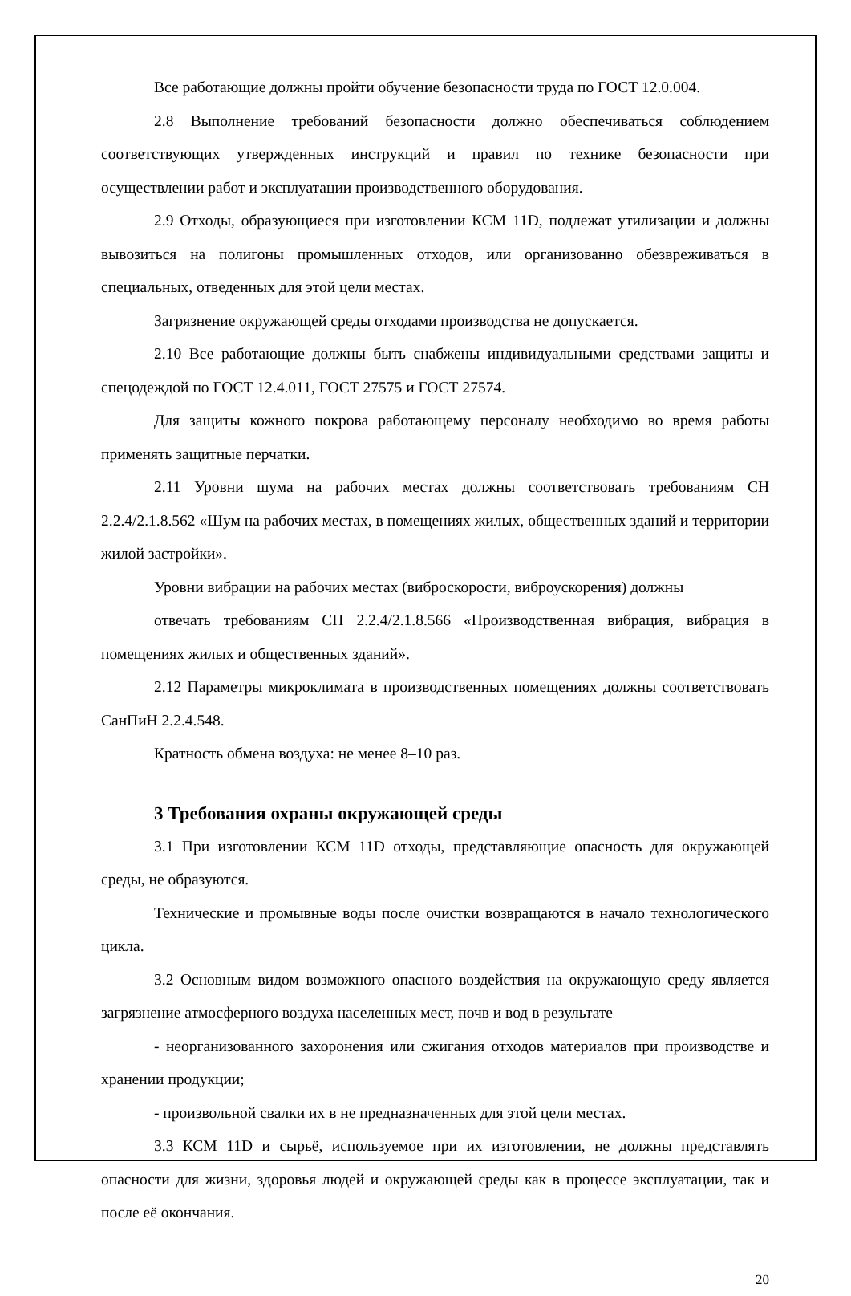Все работающие должны пройти обучение безопасности труда по ГОСТ 12.0.004.
2.8 Выполнение требований безопасности должно обеспечиваться соблюдением соответствующих утвержденных инструкций и правил по технике безопасности при осуществлении работ и эксплуатации производственного оборудования.
2.9 Отходы, образующиеся при изготовлении КСМ 11D, подлежат утилизации и должны вывозиться на полигоны промышленных отходов, или организованно обезвреживаться в специальных, отведенных для этой цели местах.
Загрязнение окружающей среды отходами производства не допускается.
2.10 Все работающие должны быть снабжены индивидуальными средствами защиты и спецодеждой по ГОСТ 12.4.011, ГОСТ 27575 и ГОСТ 27574.
Для защиты кожного покрова работающему персоналу необходимо во время работы применять защитные перчатки.
2.11 Уровни шума на рабочих местах должны соответствовать требованиям СН 2.2.4/2.1.8.562 «Шум на рабочих местах, в помещениях жилых, общественных зданий и территории жилой застройки».
Уровни вибрации на рабочих местах (виброскорости, виброускорения) должны
отвечать требованиям СН 2.2.4/2.1.8.566 «Производственная вибрация, вибрация в помещениях жилых и общественных зданий».
2.12 Параметры микроклимата в производственных помещениях должны соответствовать СанПиН 2.2.4.548.
Кратность обмена воздуха: не менее 8–10 раз.
3 Требования охраны окружающей среды
3.1 При изготовлении КСМ 11D отходы, представляющие опасность для окружающей среды, не образуются.
Технические и промывные воды после очистки возвращаются в начало технологического цикла.
3.2 Основным видом возможного опасного воздействия на окружающую среду является загрязнение атмосферного воздуха населенных мест, почв и вод в результате
- неорганизованного захоронения или сжигания отходов материалов при производстве и хранении продукции;
- произвольной свалки их в не предназначенных для этой цели местах.
3.3 КСМ 11D и сырьё, используемое при их изготовлении, не должны представлять опасности для жизни, здоровья людей и окружающей среды как в процессе эксплуатации, так и после её окончания.
20